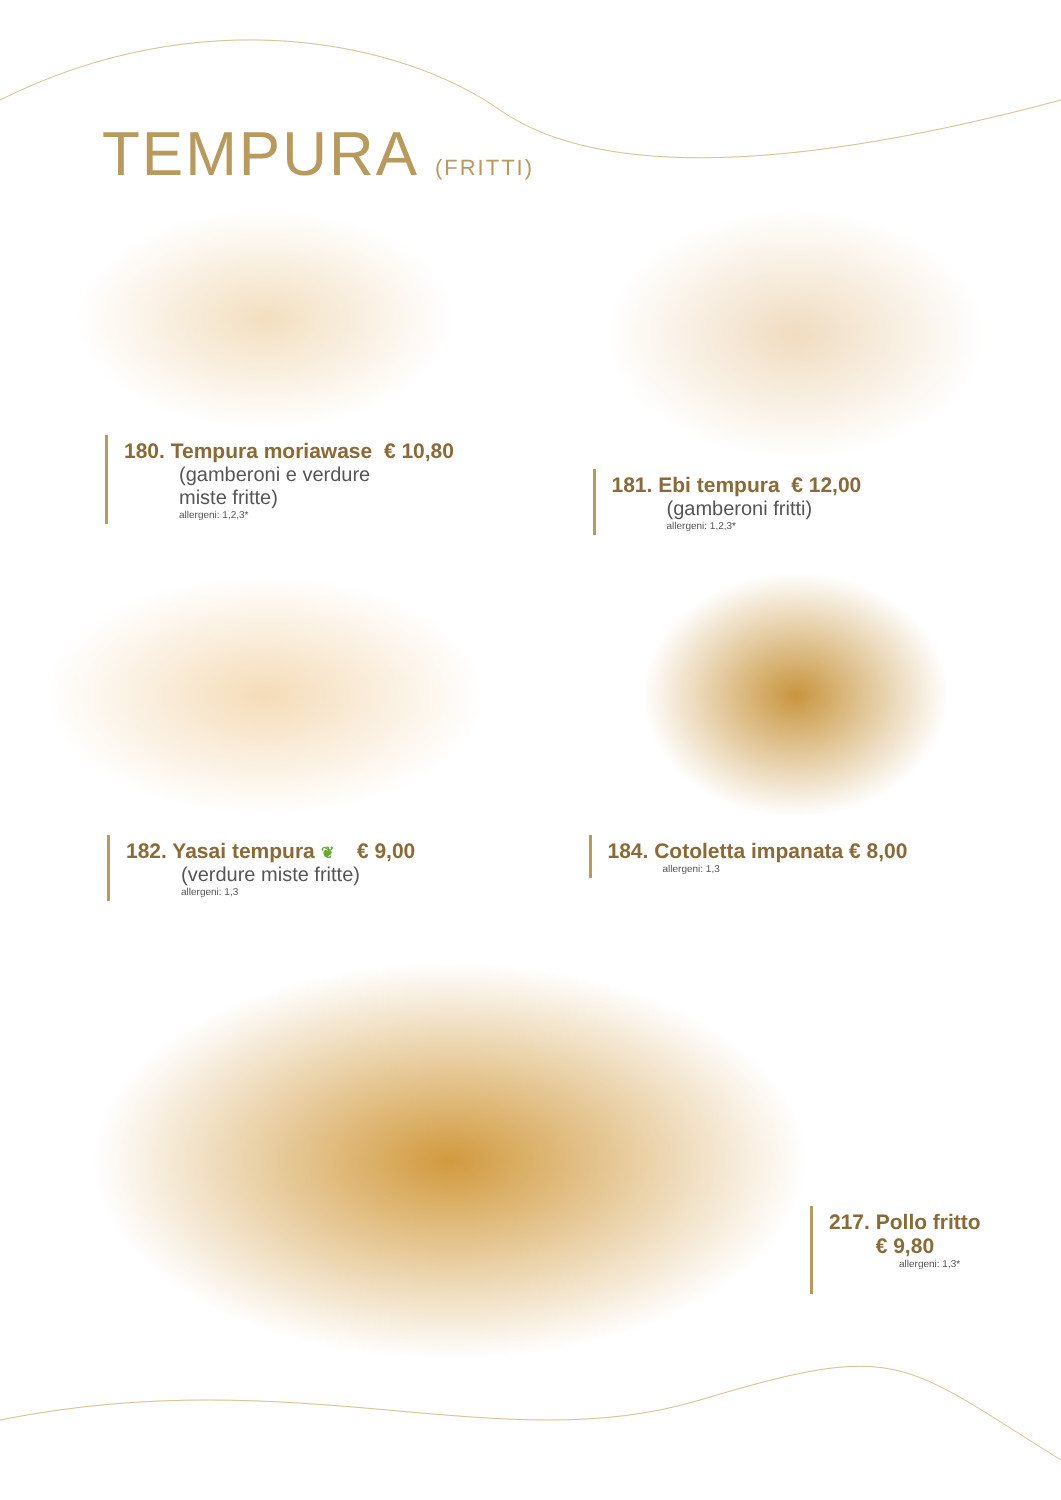TEMPURA (FRITTI)
180. Tempura moriawase € 10,80
(gamberoni e verdure
miste fritte)
allergeni: 1,2,3*
181. Ebi tempura € 12,00
(gamberoni fritti)
allergeni: 1,2,3*
182. Yasai tempura ❦ € 9,00
(verdure miste fritte)
allergeni: 1,3
184. Cotoletta impanata € 8,00
allergeni: 1,3
217. Pollo fritto
€ 9,80
allergeni: 1,3*